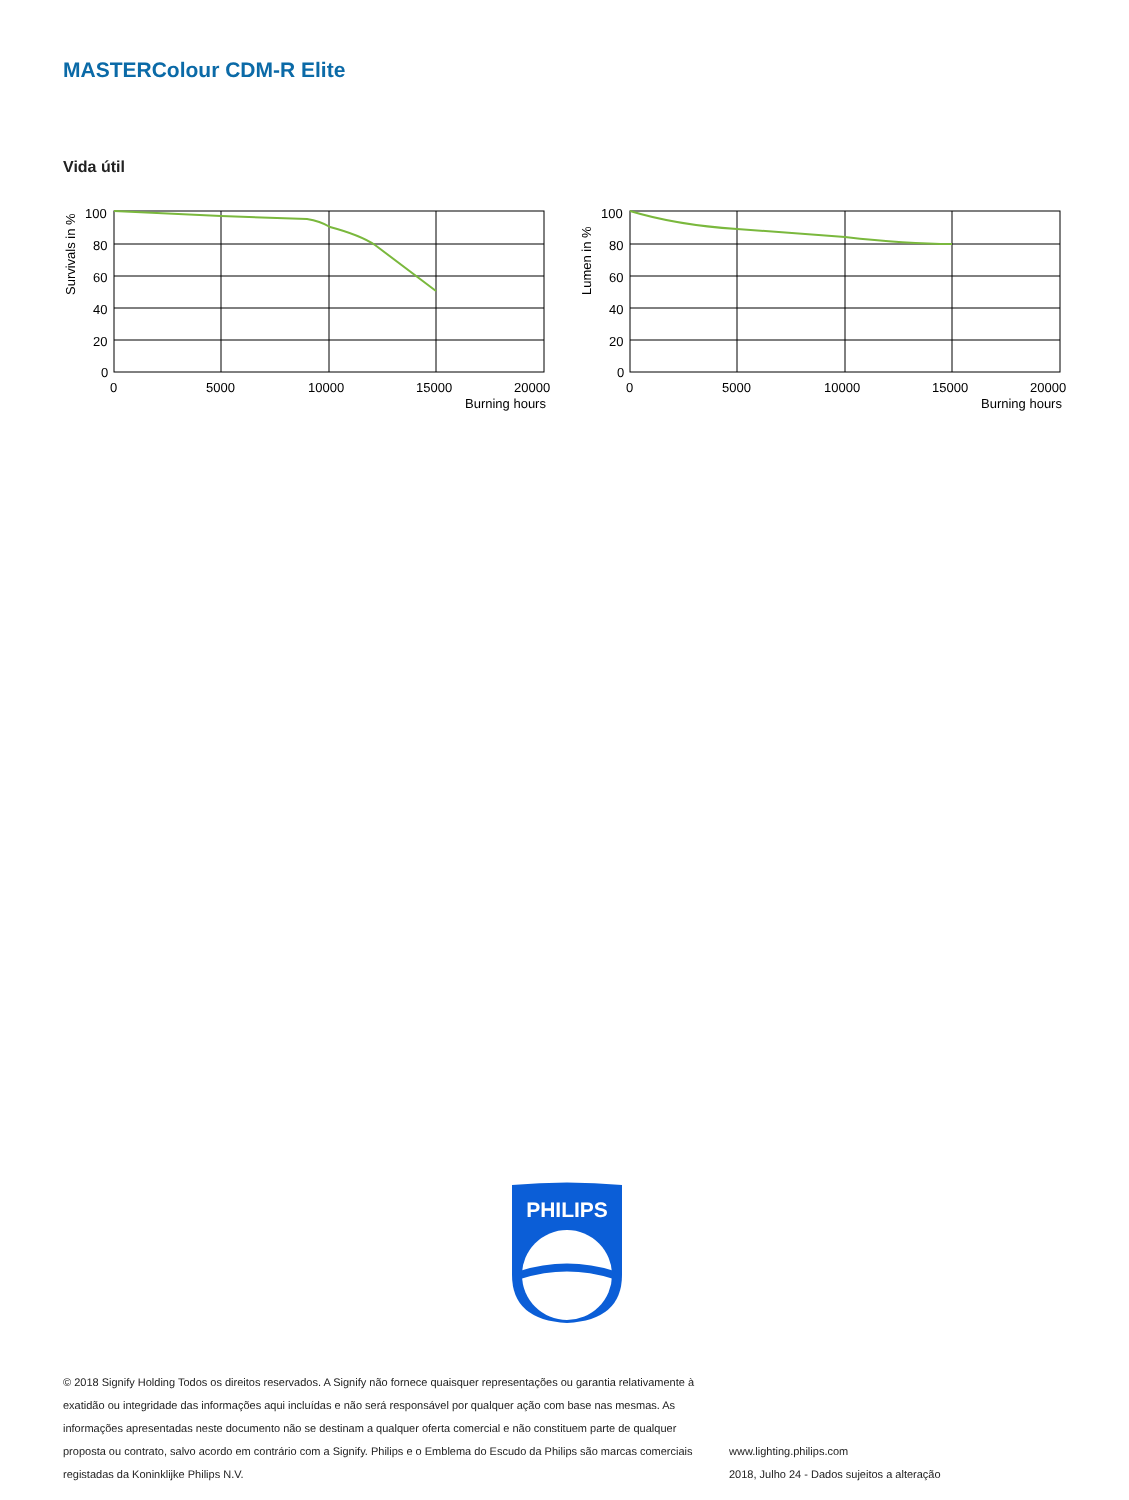MASTERColour CDM-R Elite
Vida útil
Survivals in %
100
80
60
40
20
0
0
5000
10000
15000
20000
Burning hours
Lumen in %
100
80
60
40
20
0
0
5000
10000
15000
20000
Burning hours
PHILIPS
© 2018 Signify Holding Todos os direitos reservados. A Signify não fornece quaisquer representações ou garantia relativamente à exatidão ou integridade das informações aqui incluídas e não será responsável por qualquer ação com base nas mesmas. As informações apresentadas neste documento não se destinam a qualquer oferta comercial e não constituem parte de qualquer proposta ou contrato, salvo acordo em contrário com a Signify. Philips e o Emblema do Escudo da Philips são marcas comerciais registadas da Koninklijke Philips N.V.
www.lighting.philips.com
2018, Julho 24 - Dados sujeitos a alteração